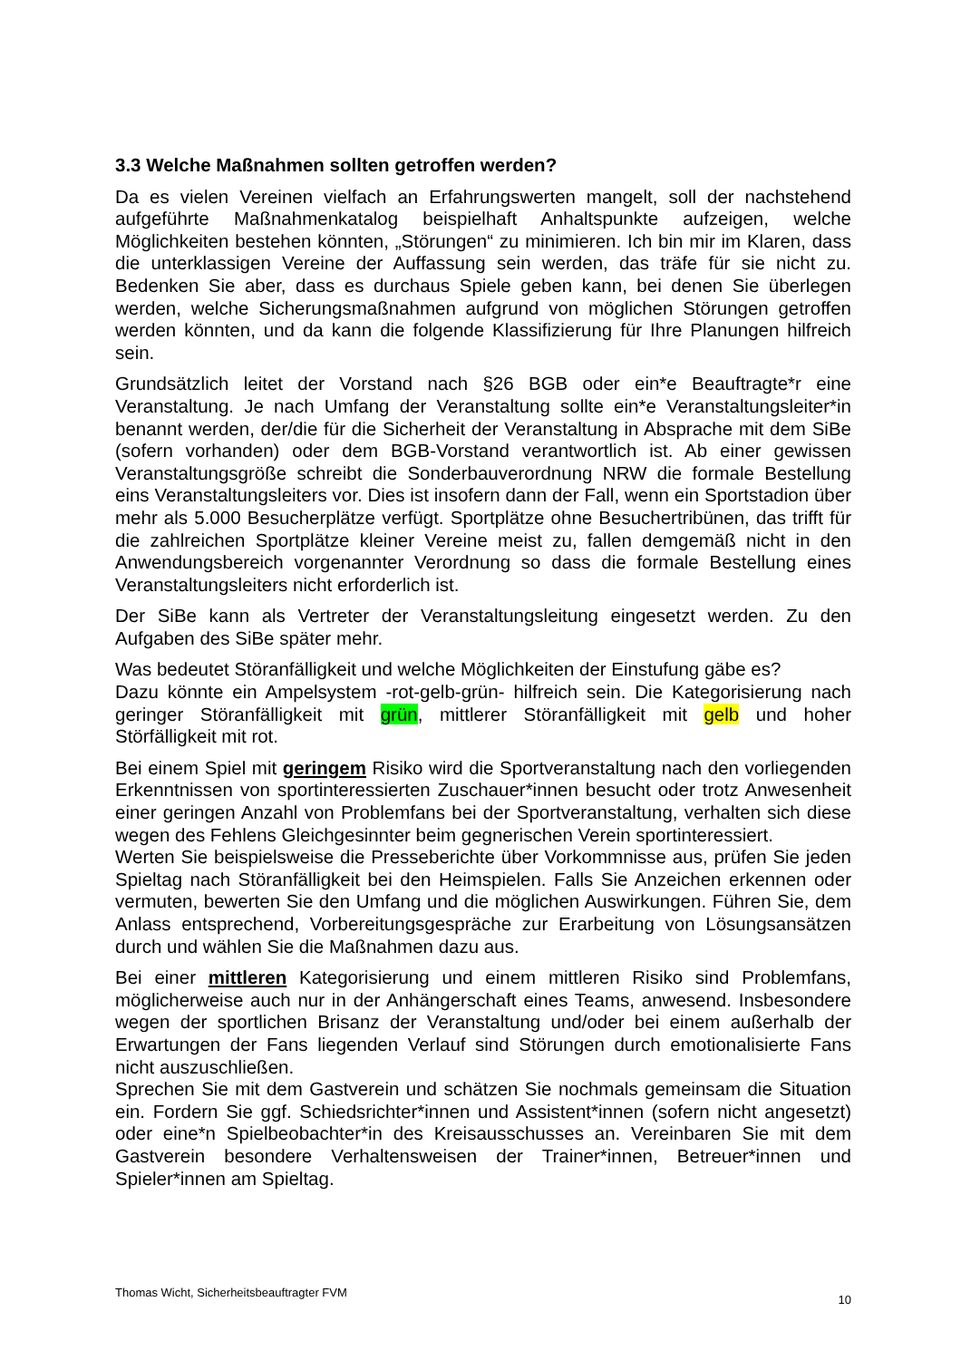3.3 Welche Maßnahmen sollten getroffen werden?
Da es vielen Vereinen vielfach an Erfahrungswerten mangelt, soll der nachstehend aufgeführte Maßnahmenkatalog beispielhaft Anhaltspunkte aufzeigen, welche Möglichkeiten bestehen könnten, „Störungen“ zu minimieren. Ich bin mir im Klaren, dass die unterklassigen Vereine der Auffassung sein werden, das träfe für sie nicht zu. Bedenken Sie aber, dass es durchaus Spiele geben kann, bei denen Sie überlegen werden, welche Sicherungsmaßnahmen aufgrund von möglichen Störungen getroffen werden könnten, und da kann die folgende Klassifizierung für Ihre Planungen hilfreich sein.
Grundsätzlich leitet der Vorstand nach §26 BGB oder ein*e Beauftragte*r eine Veranstaltung. Je nach Umfang der Veranstaltung sollte ein*e Veranstaltungsleiter*in benannt werden, der/die für die Sicherheit der Veranstaltung in Absprache mit dem SiBe (sofern vorhanden) oder dem BGB-Vorstand verantwortlich ist. Ab einer gewissen Veranstaltungsgröße schreibt die Sonderbauverordnung NRW die formale Bestellung eins Veranstaltungsleiters vor. Dies ist insofern dann der Fall, wenn ein Sportstadion über mehr als 5.000 Besucherplätze verfügt. Sportplätze ohne Besuchertribünen, das trifft für die zahlreichen Sportplätze kleiner Vereine meist zu, fallen demgemäß nicht in den Anwendungsbereich vorgenannter Verordnung so dass die formale Bestellung eines Veranstaltungsleiters nicht erforderlich ist.
Der SiBe kann als Vertreter der Veranstaltungsleitung eingesetzt werden. Zu den Aufgaben des SiBe später mehr.
Was bedeutet Störanfälligkeit und welche Möglichkeiten der Einstufung gäbe es?
Dazu könnte ein Ampelsystem -rot-gelb-grün- hilfreich sein. Die Kategorisierung nach geringer Störanfälligkeit mit grün, mittlerer Störanfälligkeit mit gelb und hoher Störfälligkeit mit rot.
Bei einem Spiel mit geringem Risiko wird die Sportveranstaltung nach den vorliegenden Erkenntnissen von sportinteressierten Zuschauer*innen besucht oder trotz Anwesenheit einer geringen Anzahl von Problemfans bei der Sportveranstaltung, verhalten sich diese wegen des Fehlens Gleichgesinnter beim gegnerischen Verein sportinteressiert.
Werten Sie beispielsweise die Presseberichte über Vorkommnisse aus, prüfen Sie jeden Spieltag nach Störanfälligkeit bei den Heimspielen. Falls Sie Anzeichen erkennen oder vermuten, bewerten Sie den Umfang und die möglichen Auswirkungen. Führen Sie, dem Anlass entsprechend, Vorbereitungsgespräche zur Erarbeitung von Lösungsansätzen durch und wählen Sie die Maßnahmen dazu aus.
Bei einer mittleren Kategorisierung und einem mittleren Risiko sind Problemfans, möglicherweise auch nur in der Anhängerschaft eines Teams, anwesend. Insbesondere wegen der sportlichen Brisanz der Veranstaltung und/oder bei einem außerhalb der Erwartungen der Fans liegenden Verlauf sind Störungen durch emotionalisierte Fans nicht auszuschließen.
Sprechen Sie mit dem Gastverein und schätzen Sie nochmals gemeinsam die Situation ein. Fordern Sie ggf. Schiedsrichter*innen und Assistent*innen (sofern nicht angesetzt) oder eine*n Spielbeobachter*in des Kreisausschusses an. Vereinbaren Sie mit dem Gastverein besondere Verhaltensweisen der Trainer*innen, Betreuer*innen und Spieler*innen am Spieltag.
Thomas Wicht, Sicherheitsbeauftragter FVM 10